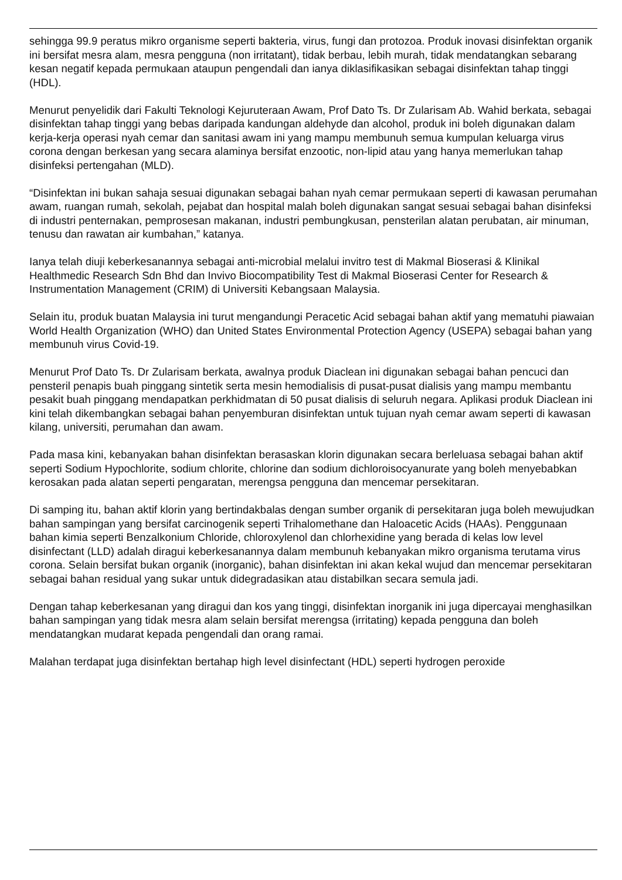sehingga 99.9 peratus mikro organisme seperti bakteria, virus, fungi dan protozoa. Produk inovasi disinfektan organik ini bersifat mesra alam, mesra pengguna (non irritatant), tidak berbau, lebih murah, tidak mendatangkan sebarang kesan negatif kepada permukaan ataupun pengendali dan ianya diklasifikasikan sebagai disinfektan tahap tinggi (HDL).
Menurut penyelidik dari Fakulti Teknologi Kejuruteraan Awam, Prof Dato Ts. Dr Zularisam Ab. Wahid berkata, sebagai disinfektan tahap tinggi yang bebas daripada kandungan aldehyde dan alcohol, produk ini boleh digunakan dalam kerja-kerja operasi nyah cemar dan sanitasi awam ini yang mampu membunuh semua kumpulan keluarga virus corona dengan berkesan yang secara alaminya bersifat enzootic, non-lipid atau yang hanya memerlukan tahap disinfeksi pertengahan (MLD).
“Disinfektan ini bukan sahaja sesuai digunakan sebagai bahan nyah cemar permukaan seperti di kawasan perumahan awam, ruangan rumah, sekolah, pejabat dan hospital malah boleh digunakan sangat sesuai sebagai bahan disinfeksi di industri penternakan, pemprosesan makanan, industri pembungkusan, pensterilan alatan perubatan, air minuman, tenusu dan rawatan air kumbahan,” katanya.
Ianya telah diuji keberkesanannya sebagai anti-microbial melalui invitro test di Makmal Bioserasi & Klinikal Healthmedic Research Sdn Bhd dan Invivo Biocompatibility Test di Makmal Bioserasi Center for Research & Instrumentation Management (CRIM) di Universiti Kebangsaan Malaysia.
Selain itu, produk buatan Malaysia ini turut mengandungi Peracetic Acid sebagai bahan aktif yang mematuhi piawaian World Health Organization (WHO) dan United States Environmental Protection Agency (USEPA) sebagai bahan yang membunuh virus Covid-19.
Menurut Prof Dato Ts. Dr Zularisam berkata, awalnya produk Diaclean ini digunakan sebagai bahan pencuci dan pensteril penapis buah pinggang sintetik serta mesin hemodialisis di pusat-pusat dialisis yang mampu membantu pesakit buah pinggang mendapatkan perkhidmatan di 50 pusat dialisis di seluruh negara. Aplikasi produk Diaclean ini kini telah dikembangkan sebagai bahan penyemburan disinfektan untuk tujuan nyah cemar awam seperti di kawasan kilang, universiti, perumahan dan awam.
Pada masa kini, kebanyakan bahan disinfektan berasaskan klorin digunakan secara berleluasa sebagai bahan aktif seperti Sodium Hypochlorite, sodium chlorite, chlorine dan sodium dichloroisocyanurate yang boleh menyebabkan kerosakan pada alatan seperti pengaratan, merengsa pengguna dan mencemar persekitaran.
Di samping itu, bahan aktif klorin yang bertindakbalas dengan sumber organik di persekitaran juga boleh mewujudkan bahan sampingan yang bersifat carcinogenik seperti Trihalomethane dan Haloacetic Acids (HAAs). Penggunaan bahan kimia seperti Benzalkonium Chloride, chloroxylenol dan chlorhexidine yang berada di kelas low level disinfectant (LLD) adalah diragui keberkesanannya dalam membunuh kebanyakan mikro organisma terutama virus corona. Selain bersifat bukan organik (inorganic), bahan disinfektan ini akan kekal wujud dan mencemar persekitaran sebagai bahan residual yang sukar untuk didegradasikan atau distabilkan secara semula jadi.
Dengan tahap keberkesanan yang diragui dan kos yang tinggi, disinfektan inorganik ini juga dipercayai menghasilkan bahan sampingan yang tidak mesra alam selain bersifat merengsa (irritating) kepada pengguna dan boleh mendatangkan mudarat kepada pengendali dan orang ramai.
Malahan terdapat juga disinfektan bertahap high level disinfectant (HDL) seperti hydrogen peroxide